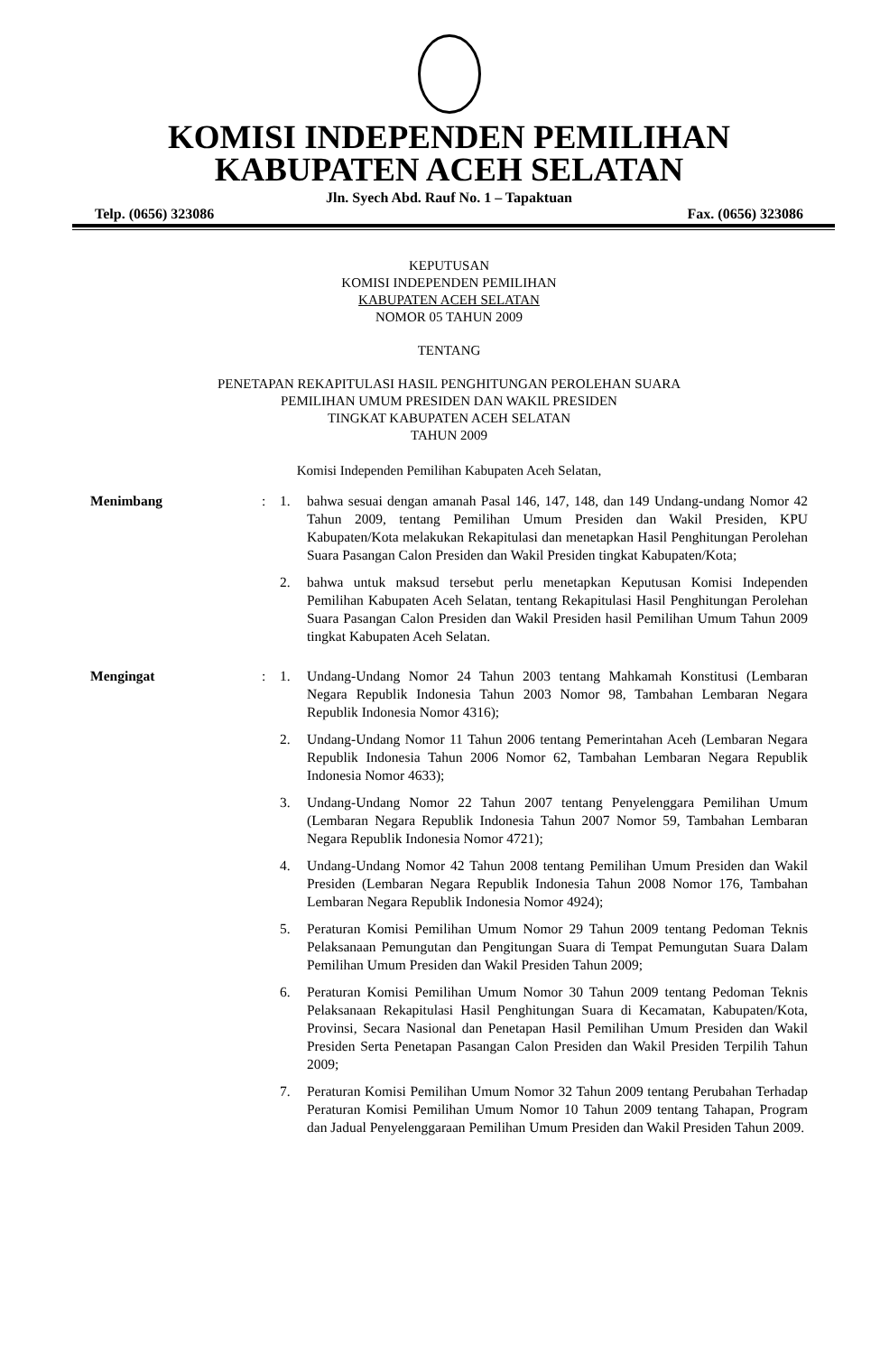KOMISI INDEPENDEN PEMILIHAN
KABUPATEN ACEH SELATAN
Jln. Syech Abd. Rauf No. 1 – Tapaktuan
Telp. (0656) 323086 Fax. (0656) 323086
KEPUTUSAN
KOMISI INDEPENDEN PEMILIHAN
KABUPATEN ACEH SELATAN
NOMOR 05 TAHUN 2009
TENTANG
PENETAPAN REKAPITULASI HASIL PENGHITUNGAN PEROLEHAN SUARA
PEMILIHAN UMUM PRESIDEN DAN WAKIL PRESIDEN
TINGKAT KABUPATEN ACEH SELATAN
TAHUN 2009
Komisi Independen Pemilihan Kabupaten Aceh Selatan,
Menimbang : 1. bahwa sesuai dengan amanah Pasal 146, 147, 148, dan 149 Undang-undang Nomor 42 Tahun 2009, tentang Pemilihan Umum Presiden dan Wakil Presiden, KPU Kabupaten/Kota melakukan Rekapitulasi dan menetapkan Hasil Penghitungan Perolehan Suara Pasangan Calon Presiden dan Wakil Presiden tingkat Kabupaten/Kota;
2. bahwa untuk maksud tersebut perlu menetapkan Keputusan Komisi Independen Pemilihan Kabupaten Aceh Selatan, tentang Rekapitulasi Hasil Penghitungan Perolehan Suara Pasangan Calon Presiden dan Wakil Presiden hasil Pemilihan Umum Tahun 2009 tingkat Kabupaten Aceh Selatan.
Mengingat : 1. Undang-Undang Nomor 24 Tahun 2003 tentang Mahkamah Konstitusi (Lembaran Negara Republik Indonesia Tahun 2003 Nomor 98, Tambahan Lembaran Negara Republik Indonesia Nomor 4316);
2. Undang-Undang Nomor 11 Tahun 2006 tentang Pemerintahan Aceh (Lembaran Negara Republik Indonesia Tahun 2006 Nomor 62, Tambahan Lembaran Negara Republik Indonesia Nomor 4633);
3. Undang-Undang Nomor 22 Tahun 2007 tentang Penyelenggara Pemilihan Umum (Lembaran Negara Republik Indonesia Tahun 2007 Nomor 59, Tambahan Lembaran Negara Republik Indonesia Nomor 4721);
4. Undang-Undang Nomor 42 Tahun 2008 tentang Pemilihan Umum Presiden dan Wakil Presiden (Lembaran Negara Republik Indonesia Tahun 2008 Nomor 176, Tambahan Lembaran Negara Republik Indonesia Nomor 4924);
5. Peraturan Komisi Pemilihan Umum Nomor 29 Tahun 2009 tentang Pedoman Teknis Pelaksanaan Pemungutan dan Pengitungan Suara di Tempat Pemungutan Suara Dalam Pemilihan Umum Presiden dan Wakil Presiden Tahun 2009;
6. Peraturan Komisi Pemilihan Umum Nomor 30 Tahun 2009 tentang Pedoman Teknis Pelaksanaan Rekapitulasi Hasil Penghitungan Suara di Kecamatan, Kabupaten/Kota, Provinsi, Secara Nasional dan Penetapan Hasil Pemilihan Umum Presiden dan Wakil Presiden Serta Penetapan Pasangan Calon Presiden dan Wakil Presiden Terpilih Tahun 2009;
7. Peraturan Komisi Pemilihan Umum Nomor 32 Tahun 2009 tentang Perubahan Terhadap Peraturan Komisi Pemilihan Umum Nomor 10 Tahun 2009 tentang Tahapan, Program dan Jadual Penyelenggaraan Pemilihan Umum Presiden dan Wakil Presiden Tahun 2009.